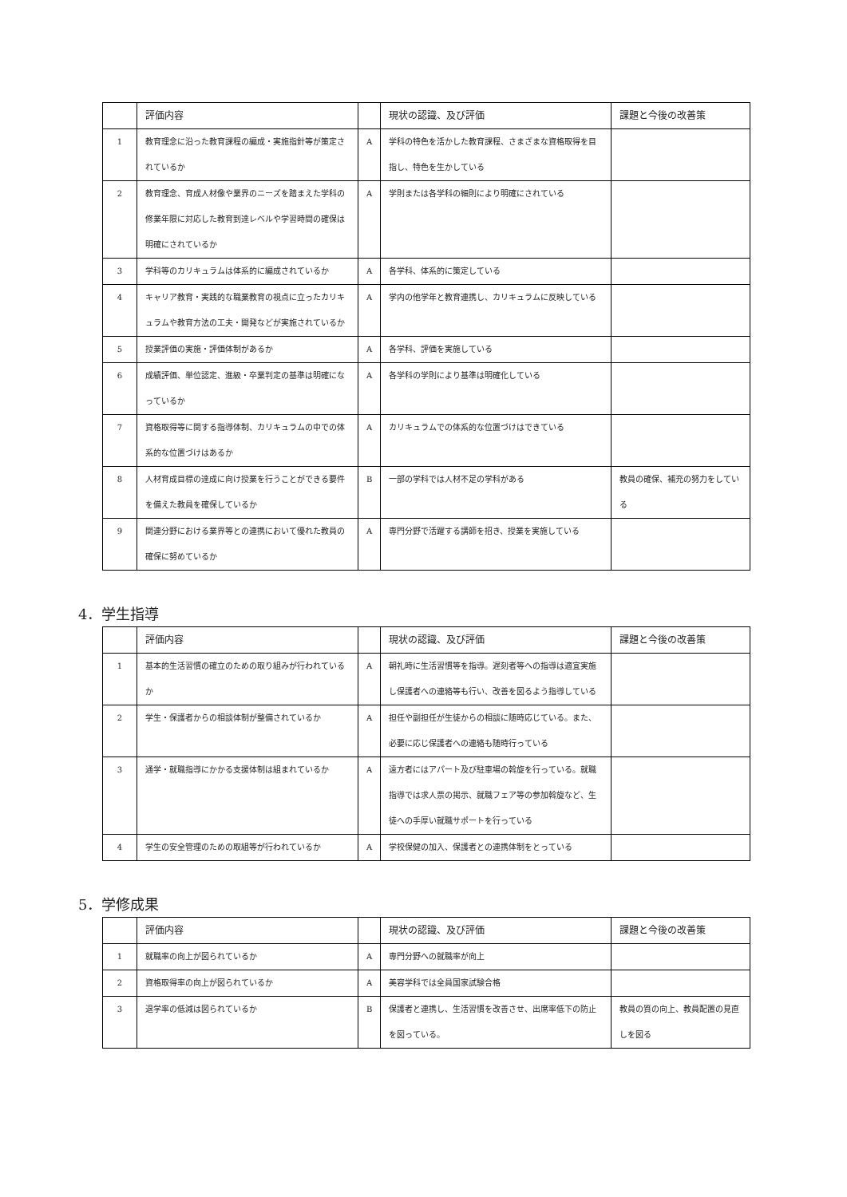| | 評価内容 | | 現状の認識、及び評価 | 課題と今後の改善策 |
| --- | --- | --- | --- | --- |
| 1 | 教育理念に沿った教育課程の編成・実施指針等が策定されているか | A | 学科の特色を活かした教育課程、さまざまな資格取得を目指し、特色を生かしている | |
| 2 | 教育理念、育成人材像や業界のニーズを踏まえた学科の修業年限に対応した教育到達レベルや学習時間の確保は明確にされているか | A | 学則または各学科の細則により明確にされている | |
| 3 | 学科等のカリキュラムは体系的に編成されているか | A | 各学科、体系的に策定している | |
| 4 | キャリア教育・実践的な職業教育の視点に立ったカリキュラムや教育方法の工夫・開発などが実施されているか | A | 学内の他学年と教育連携し、カリキュラムに反映している | |
| 5 | 授業評価の実施・評価体制があるか | A | 各学科、評価を実施している | |
| 6 | 成績評価、単位認定、進級・卒業判定の基準は明確になっているか | A | 各学科の学則により基準は明確化している | |
| 7 | 資格取得等に関する指導体制、カリキュラムの中での体系的な位置づけはあるか | A | カリキュラムでの体系的な位置づけはできている | |
| 8 | 人材育成目標の達成に向け授業を行うことができる要件を備えた教員を確保しているか | B | 一部の学科では人材不足の学科がある | 教員の確保、補充の努力をしている |
| 9 | 関連分野における業界等との連携において優れた教員の確保に努めているか | A | 専門分野で活躍する講師を招き、授業を実施している | |
4．学生指導
| | 評価内容 | | 現状の認識、及び評価 | 課題と今後の改善策 |
| --- | --- | --- | --- | --- |
| 1 | 基本的生活習慣の確立のための取り組みが行われているか | A | 朝礼時に生活習慣等を指導。遅刻者等への指導は適宜実施し保護者への連絡等も行い、改善を図るよう指導している | |
| 2 | 学生・保護者からの相談体制が整備されているか | A | 担任や副担任が生徒からの相談に随時応じている。また、必要に応じ保護者への連絡も随時行っている | |
| 3 | 通学・就職指導にかかる支援体制は組まれているか | A | 遠方者にはアパート及び駐車場の斡旋を行っている。就職指導では求人票の掲示、就職フェア等の参加斡旋など、生徒への手厚い就職サポートを行っている | |
| 4 | 学生の安全管理のための取組等が行われているか | A | 学校保健の加入、保護者との連携体制をとっている | |
5．学修成果
| | 評価内容 | | 現状の認識、及び評価 | 課題と今後の改善策 |
| --- | --- | --- | --- | --- |
| 1 | 就職率の向上が図られているか | A | 専門分野への就職率が向上 | |
| 2 | 資格取得率の向上が図られているか | A | 美容学科では全員国家試験合格 | |
| 3 | 退学率の低減は図られているか | B | 保護者と連携し、生活習慣を改善させ、出席率低下の防止を図っている。 | 教員の質の向上、教員配置の見直しを図る |